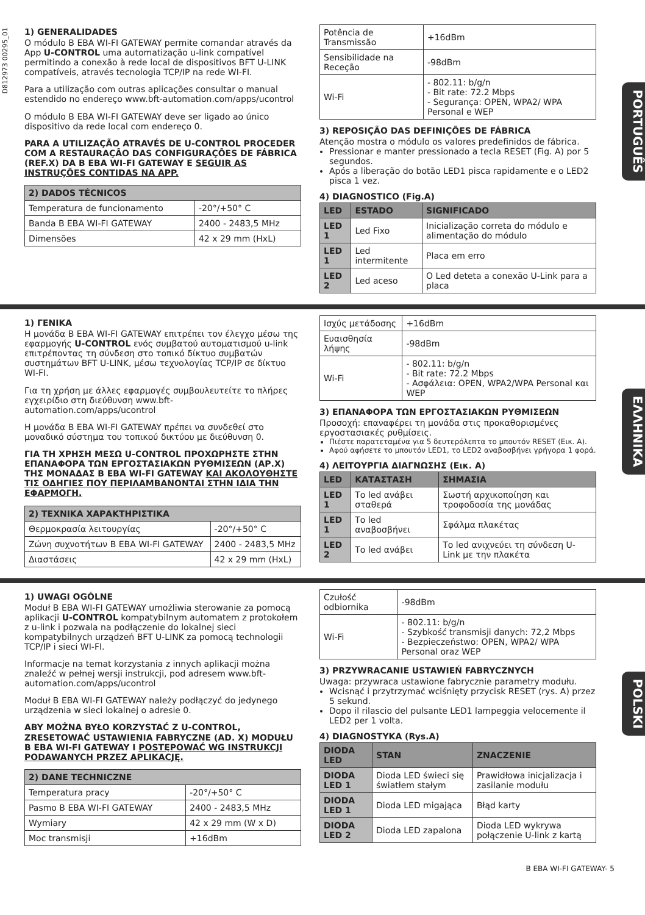D812973 00295_01
1) GENERALIDADES
O módulo B EBA WI-FI GATEWAY permite comandar através da App U-CONTROL uma automatização u-link compatível permitindo a conexão à rede local de dispositivos BFT U-LINK compatíveis, através tecnologia TCP/IP na rede WI-FI.
Para a utilização com outras aplicações consultar o manual estendido no endereço www.bft-automation.com/apps/ucontrol
O módulo B EBA WI-FI GATEWAY deve ser ligado ao único dispositivo da rede local com endereço 0.
PARA A UTILIZAÇÃO ATRAVÉS DE U-CONTROL PROCEDER COM A RESTAURAÇÃO DAS CONFIGURAÇÕES DE FÁBRICA (REF.X) DA B EBA WI-FI GATEWAY E SEGUIR AS INSTRUÇÕES CONTIDAS NA APP.
| 2) DADOS TÉCNICOS | |
| Temperatura de funcionamento | -20°/+50° C |
| Banda B EBA WI-FI GATEWAY | 2400 - 2483,5 MHz |
| Dimensões | 42 x 29 mm (HxL) |
| Potência de Transmissão | +16dBm |
| Sensibilidade na Receção | -98dBm |
| Wi-Fi | - 802.11: b/g/n - Bit rate: 72.2 Mbps - Segurança: OPEN, WPA2/ WPA Personal e WEP |
3) REPOSIÇÃO DAS DEFINIÇÕES DE FÁBRICA
Atenção mostra o módulo os valores predefinidos de fábrica.
Pressionar e manter pressionado a tecla RESET (Fig. A) por 5 segundos.
Após a liberação do botão LED1 pisca rapidamente e o LED2 pisca 1 vez.
4) DIAGNOSTICO (Fig.A)
| LED | ESTADO | SIGNIFICADO |
| --- | --- | --- |
| LED 1 | Led Fixo | Inicialização correta do módulo e alimentação do módulo |
| LED 1 | Led intermitente | Placa em erro |
| LED 2 | Led aceso | O Led deteta a conexão U-Link para a placa |
PORTUGUÊS
1) ΓΕΝΙΚΑ
Η μονάδα B EBA WI-FI GATEWAY επιτρέπει τον έλεγχο μέσω της εφαρμογής U-CONTROL ενός συμβατού αυτοματισμού u-link επιτρέποντας τη σύνδεση στο τοπικό δίκτυο συμβατών συστημάτων BFT U-LINK, μέσω τεχνολογίας TCP/IP σε δίκτυο WI-FI.
Για τη χρήση με άλλες εφαρμογές συμβουλευτείτε το πλήρες εγχειρίδιο στη διεύθυνση www.bft-automation.com/apps/ucontrol
Η μονάδα B EBA WI-FI GATEWAY πρέπει να συνδεθεί στο μοναδικό σύστημα του τοπικού δικτύου με διεύθυνση 0.
ΓΙΑ ΤΗ ΧΡΗΣΗ ΜΕΣΩ U-CONTROL ΠΡΟΧΩΡΗΣΤΕ ΣΤΗΝ ΕΠΑΝΑΦΟΡΑ ΤΩΝ ΕΡΓΟΣΤΑΣΙΑΚΩΝ ΡΥΘΜΙΣΕΩΝ (ΑΡ.X) ΤΗΣ ΜΟΝΑΔΑΣ B EBA WI-FI GATEWAY ΚΑΙ ΑΚΟΛΟΥΘΗΣΤΕ ΤΙΣ ΟΔΗΓΙΕΣ ΠΟΥ ΠΕΡΙΛΑΜΒΑΝΟΝΤΑΙ ΣΤΗΝ ΙΔΙΑ ΤΗΝ ΕΦΑΡΜΟΓΗ.
| 2) ΤΕΧΝΙΚΑ ΧΑΡΑΚΤΗΡΙΣΤΙΚΑ | |
| Θερμοκρασία λειτουργίας | -20°/+50° C |
| Ζώνη συχνοτήτων B EBA WI-FI GATEWAY | 2400 - 2483,5 MHz |
| Διαστάσεις | 42 x 29 mm (HxL) |
| Ισχύς μετάδοσης | +16dBm |
| Ευαισθησία λήψης | -98dBm |
| Wi-Fi | - 802.11: b/g/n - Bit rate: 72.2 Mbps - Ασφάλεια: OPEN, WPA2/WPA Personal και WEP |
3) ΕΠΑΝΑΦΟΡΑ ΤΩΝ ΕΡΓΟΣΤΑΣΙΑΚΩΝ ΡΥΘΜΙΣΕΩΝ
Προσοχή: επαναφέρει τη μονάδα στις προκαθορισμένες εργοστασιακές ρυθμίσεις.
Πιέστε παρατεταμένα για 5 δευτερόλεπτα το μπουτόν RESET (Εικ. A).
Αφού αφήσετε το μπουτόν LED1, το LED2 αναβοσβήνει γρήγορα 1 φορά.
4) ΛΕΙΤΟΥΡΓΙΑ ΔΙΑΓΝΩΣΗΣ (Εικ. A)
| LED | ΚΑΤΑΣΤΑΣΗ | ΣΗΜΑΣΙΑ |
| --- | --- | --- |
| LED 1 | Το led ανάβει σταθερά | Σωστή αρχικοποίηση και τροφοδοσία της μονάδας |
| LED 1 | Το led αναβοσβήνει | Σφάλμα πλακέτας |
| LED 2 | Το led ανάβει | Το led ανιχνεύει τη σύνδεση U-Link με την πλακέτα |
ΕΛΛΗΝΙΚΑ
1) UWAGI OGÓLNE
Moduł B EBA WI-FI GATEWAY umożliwia sterowanie za pomocą aplikacji U-CONTROL kompatybilnym automatem z protokołem z u-link i pozwala na podłączenie do lokalnej sieci kompatybilnych urządzeń BFT U-LINK za pomocą technologii TCP/IP i sieci WI-FI.
Informacje na temat korzystania z innych aplikacji można znaleźć w pełnej wersji instrukcji, pod adresem www.bft-automation.com/apps/ucontrol
Moduł B EBA WI-FI GATEWAY należy podłączyć do jedynego urządzenia w sieci lokalnej o adresie 0.
ABY MOŻNA BYŁO KORZYSTAĆ Z U-CONTROL, ZRESETOWAĆ USTAWIENIA FABRYCZNE (AD. X) MODUŁU B EBA WI-FI GATEWAY I POSTĘPOWAĆ WG INSTRUKCJI PODAWANYCH PRZEZ APLIKACJĘ.
| 2) DANE TECHNICZNE | |
| Temperatura pracy | -20°/+50° C |
| Pasmo B EBA WI-FI GATEWAY | 2400 - 2483,5 MHz |
| Wymiary | 42 x 29 mm (W x D) |
| Moc transmisji | +16dBm |
| Czułość odbiornika | -98dBm |
| Wi-Fi | - 802.11: b/g/n - Szybkość transmisji danych: 72,2 Mbps - Bezpieczeństwo: OPEN, WPA2/ WPA Personal oraz WEP |
3) PRZYWRACANIE USTAWIEŃ FABRYCZNYCH
Uwaga: przywraca ustawione fabrycznie parametry modułu.
Wcisnąć i przytrzymać wciśnięty przycisk RESET (rys. A) przez 5 sekund.
Dopo il rilascio del pulsante LED1 lampeggia velocemente il LED2 per 1 volta.
4) DIAGNOSTYKA (Rys.A)
| DIODA LED | STAN | ZNACZENIE |
| --- | --- | --- |
| DIODA LED 1 | Dioda LED świeci się światłem stałym | Prawidłowa inicjalizacja i zasilanie modułu |
| DIODA LED 1 | Dioda LED migająca | Błąd karty |
| DIODA LED 2 | Dioda LED zapalona | Dioda LED wykrywa połączenie U-link z kartą |
POLSKI
B EBA WI-FI GATEWAY- 5